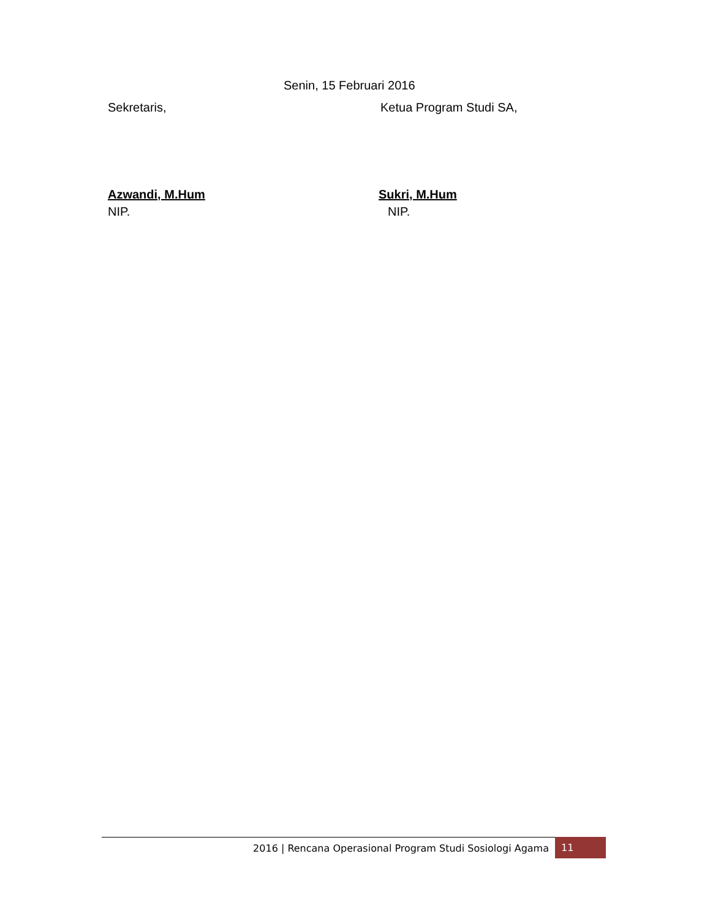Senin, 15 Februari 2016
Sekretaris, Ketua Program Studi SA,
Azwandi, M.Hum Sukri, M.Hum
NIP. NIP.
2016 | Rencana Operasional Program Studi Sosiologi Agama
11